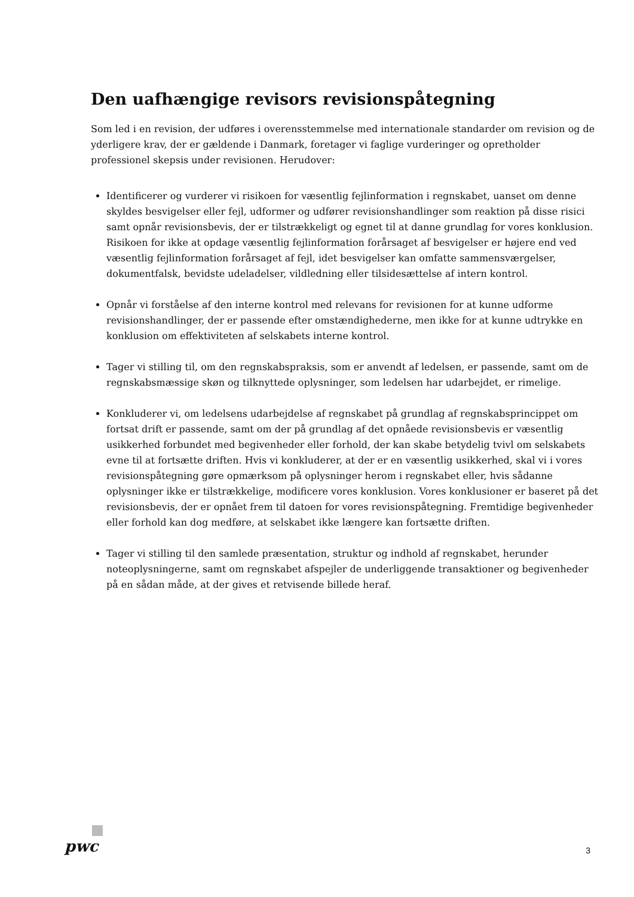Den uafhængige revisors revisionspåtegning
Som led i en revision, der udføres i overensstemmelse med internationale standarder om revision og de yderligere krav, der er gældende i Danmark, foretager vi faglige vurderinger og opretholder professionel skepsis under revisionen. Herudover:
Identificerer og vurderer vi risikoen for væsentlig fejlinformation i regnskabet, uanset om denne skyldes besvigelser eller fejl, udformer og udfører revisionshandlinger som reaktion på disse risici samt opnår revisionsbevis, der er tilstrækkeligt og egnet til at danne grundlag for vores konklusion. Risikoen for ikke at opdage væsentlig fejlinformation forårsaget af besvigelser er højere end ved væsentlig fejlinformation forårsaget af fejl, idet besvigelser kan omfatte sammensværgelser, dokumentfalsk, bevidste udeladelser, vildledning eller tilsidesættelse af intern kontrol.
Opnår vi forståelse af den interne kontrol med relevans for revisionen for at kunne udforme revisionshandlinger, der er passende efter omstændighederne, men ikke for at kunne udtrykke en konklusion om effektiviteten af selskabets interne kontrol.
Tager vi stilling til, om den regnskabspraksis, som er anvendt af ledelsen, er passende, samt om de regnskabsmæssige skøn og tilknyttede oplysninger, som ledelsen har udarbejdet, er rimelige.
Konkluderer vi, om ledelsens udarbejdelse af regnskabet på grundlag af regnskabsprincippet om fortsat drift er passende, samt om der på grundlag af det opnåede revisionsbevis er væsentlig usikkerhed forbundet med begivenheder eller forhold, der kan skabe betydelig tvivl om selskabets evne til at fortsætte driften. Hvis vi konkluderer, at der er en væsentlig usikkerhed, skal vi i vores revisionspåtegning gøre opmærksom på oplysninger herom i regnskabet eller, hvis sådanne oplysninger ikke er tilstrækkelige, modificere vores konklusion. Vores konklusioner er baseret på det revisionsbevis, der er opnået frem til datoen for vores revisionspåtegning. Fremtidige begivenheder eller forhold kan dog medføre, at selskabet ikke længere kan fortsætte driften.
Tager vi stilling til den samlede præsentation, struktur og indhold af regnskabet, herunder noteoplysningerne, samt om regnskabet afspejler de underliggende transaktioner og begivenheder på en sådan måde, at der gives et retvisende billede heraf.
pwc
3